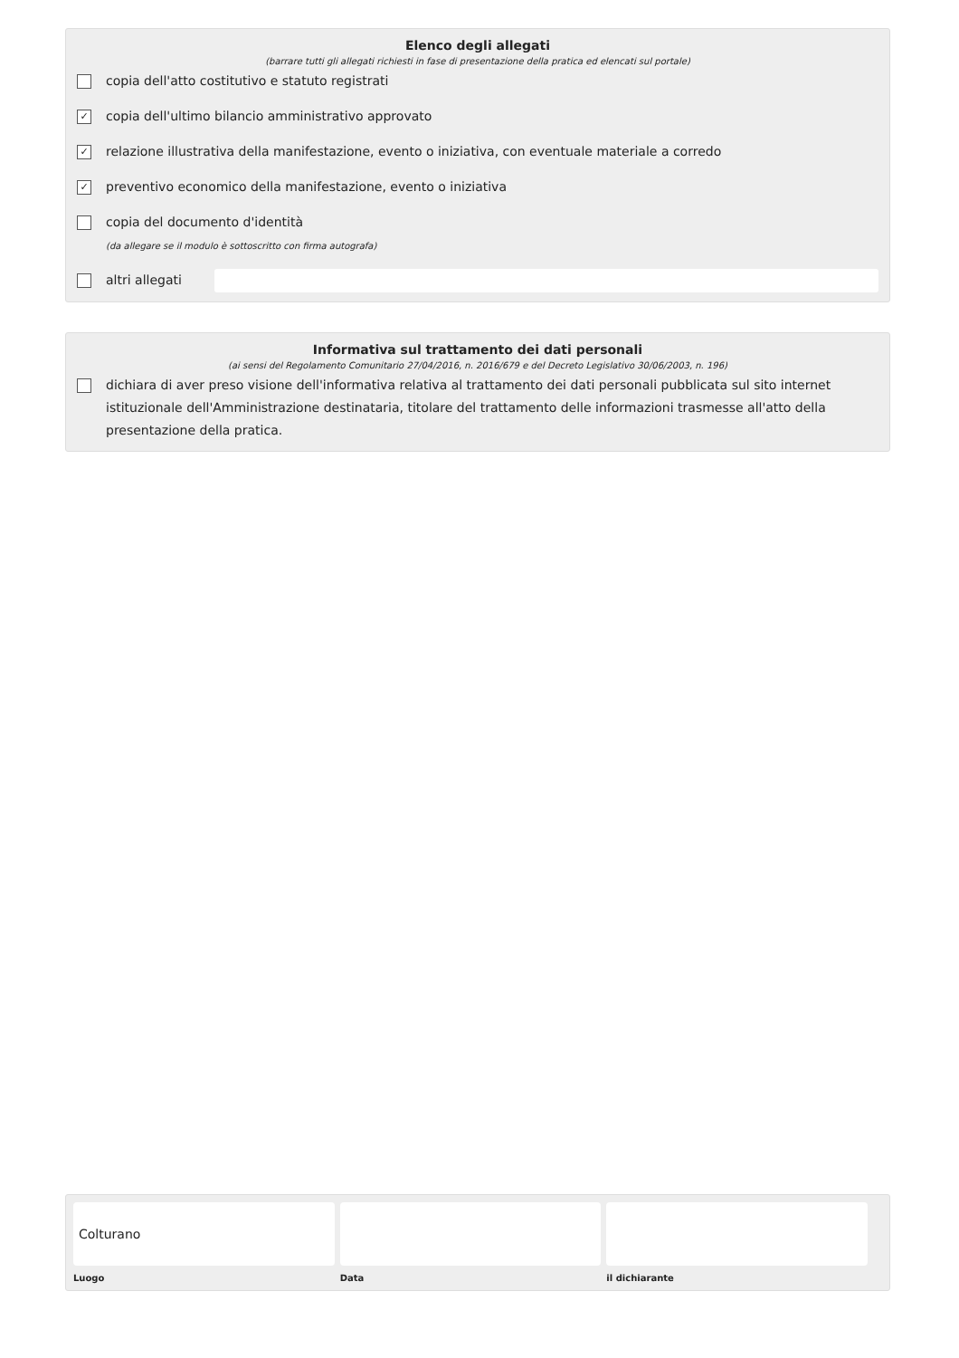Elenco degli allegati
(barrare tutti gli allegati richiesti in fase di presentazione della pratica ed elencati sul portale)
copia dell'atto costitutivo e statuto registrati
✓ copia dell'ultimo bilancio amministrativo approvato
✓ relazione illustrativa della manifestazione, evento o iniziativa, con eventuale materiale a corredo
✓ preventivo economico della manifestazione, evento o iniziativa
copia del documento d'identità
(da allegare se il modulo è sottoscritto con firma autografa)
altri allegati
Informativa sul trattamento dei dati personali
(ai sensi del Regolamento Comunitario 27/04/2016, n. 2016/679 e del Decreto Legislativo 30/06/2003, n. 196)
dichiara di aver preso visione dell'informativa relativa al trattamento dei dati personali pubblicata sul sito internet istituzionale dell'Amministrazione destinataria, titolare del trattamento delle informazioni trasmesse all'atto della presentazione della pratica.
Colturano
Luogo
Data il dichiarante